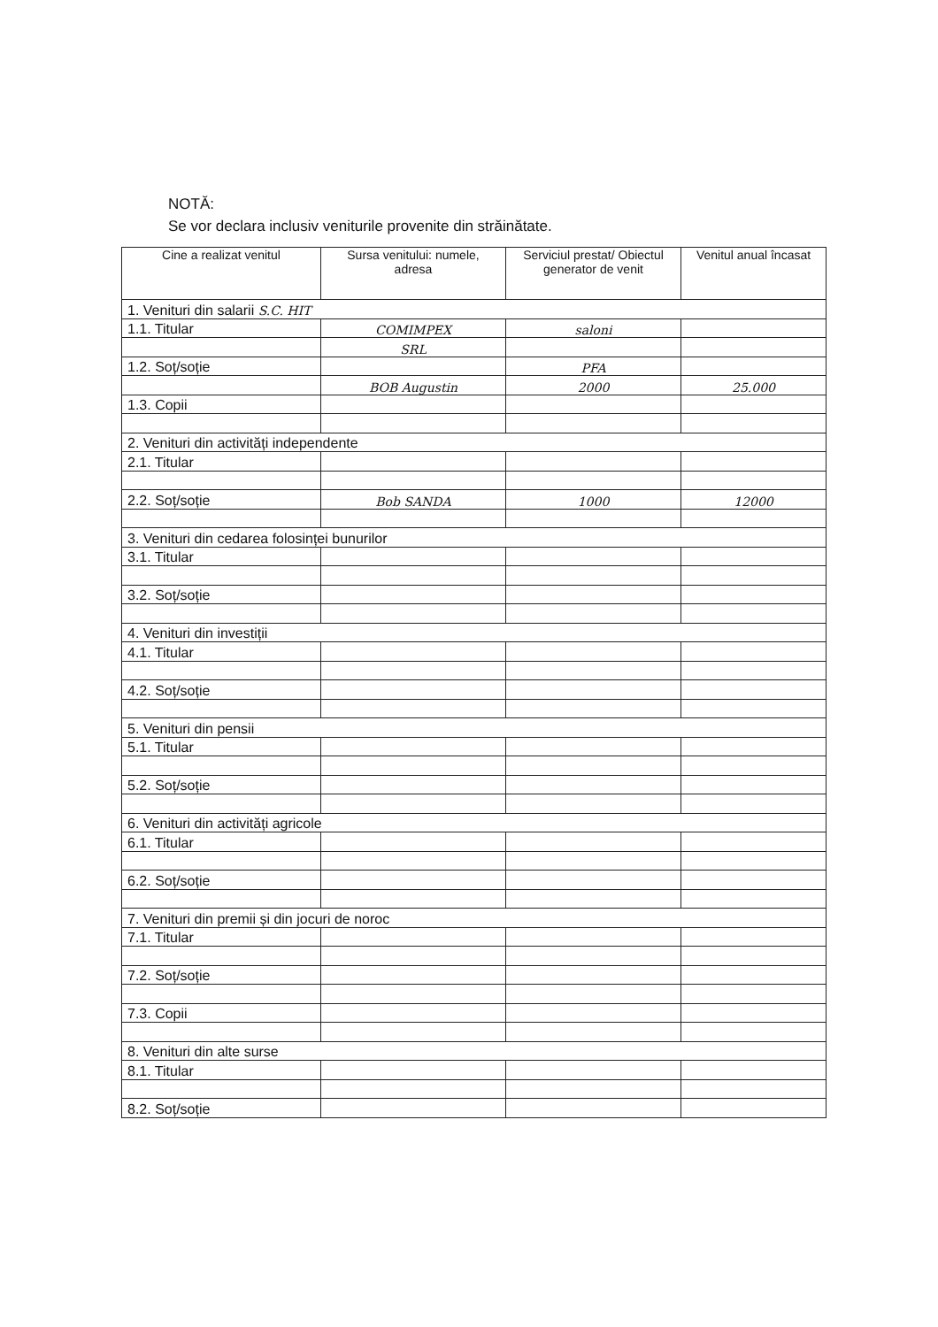NOTĂ:
Se vor declara inclusiv veniturile provenite din străinătate.
| Cine a realizat venitul | Sursa venitului: numele, adresa | Serviciul prestat/ Obiectul generator de venit | Venitul anual încasat |
| --- | --- | --- | --- |
| 1. Venituri din salarii S.C. HIT | | | |
| 1.1. Titular | COMIMPEX | saloni | |
| | SRL | | |
| 1.2. Soț/soție | | PFA | |
| | BOB Augustin | 2000 | 25.000 |
| 1.3. Copii | | | |
| 2. Venituri din activități independente | | | |
| 2.1. Titular | | | |
| 2.2. Soț/soție | Bob SANDA | 1000 | 12000 |
| 3. Venituri din cedarea folosinței bunurilor | | | |
| 3.1. Titular | | | |
| 3.2. Soț/soție | | | |
| 4. Venituri din investiții | | | |
| 4.1. Titular | | | |
| 4.2. Soț/soție | | | |
| 5. Venituri din pensii | | | |
| 5.1. Titular | | | |
| 5.2. Soț/soție | | | |
| 6. Venituri din activități agricole | | | |
| 6.1. Titular | | | |
| 6.2. Soț/soție | | | |
| 7. Venituri din premii și din jocuri de noroc | | | |
| 7.1. Titular | | | |
| 7.2. Soț/soție | | | |
| 7.3. Copii | | | |
| 8. Venituri din alte surse | | | |
| 8.1. Titular | | | |
| 8.2. Soț/soție | | | |